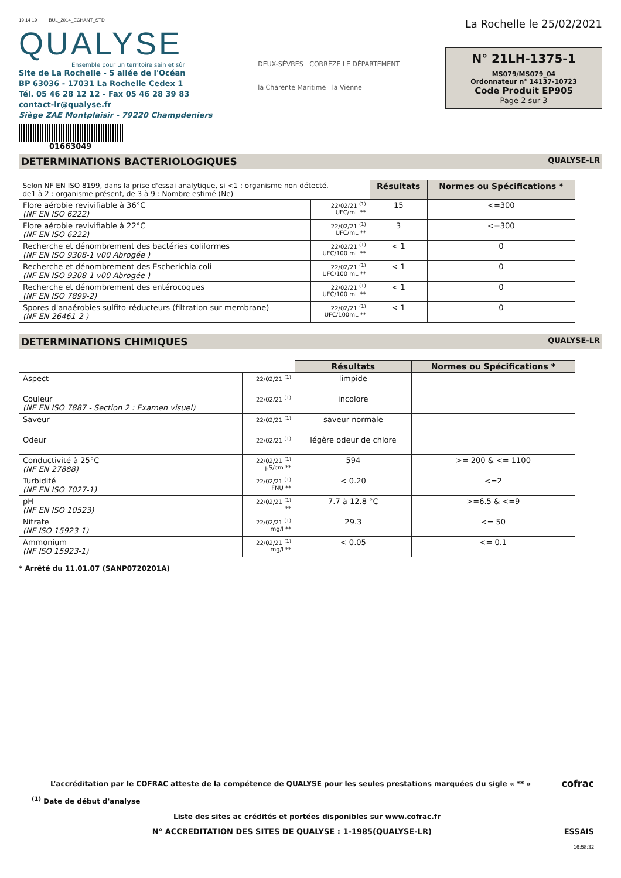19 14 19 BUL_2014_ECHANT_STD
QUALYSE
Ensemble pour un territoire sain et sûr
Site de La Rochelle - 5 allée de l'Océan
BP 63036 - 17031 La Rochelle Cedex 1
Tél. 05 46 28 12 12 - Fax 05 46 28 39 83
contact-lr@qualyse.fr
Siège ZAE Montplaisir - 79220 Champdeniers
01663049
DEUX-SÈVRES CORRÈZE LE DÉPARTEMENT
la Charente Maritime la Vienne
La Rochelle le 25/02/2021
N° 21LH-1375-1
MS079/MS079_04
Ordonnateur n° 14137-10723
Code Produit EP905
Page 2 sur 3
DETERMINATIONS BACTERIOLOGIQUES QUALYSE-LR
| Selon NF EN ISO 8199, dans la prise d'essai analytique, si <1 : organisme non détecté, de1 à 2 : organisme présent, de 3 à 9 : Nombre estimé (Ne) | | Résultats | Normes ou Spécifications * |
| Flore aérobie revivifiable à 36°C (NF EN ISO 6222) | 22/02/21 <sup>(1)</sup> UFC/mL ** | 15 | <=300 |
| Flore aérobie revivifiable à 22°C (NF EN ISO 6222) | 22/02/21 <sup>(1)</sup> UFC/mL ** | 3 | <=300 |
| Recherche et dénombrement des bactéries coliformes (NF EN ISO 9308-1 v00 Abrogée ) | 22/02/21 <sup>(1)</sup> UFC/100 mL ** | < 1 | 0 |
| Recherche et dénombrement des Escherichia coli (NF EN ISO 9308-1 v00 Abrogée ) | 22/02/21 <sup>(1)</sup> UFC/100 mL ** | < 1 | 0 |
| Recherche et dénombrement des entérocoques (NF EN ISO 7899-2) | 22/02/21 <sup>(1)</sup> UFC/100 mL ** | < 1 | 0 |
| Spores d'anaérobies sulfito-réducteurs (filtration sur membrane) (NF EN 26461-2 ) | 22/02/21 <sup>(1)</sup> UFC/100mL ** | < 1 | 0 |
DETERMINATIONS CHIMIQUES QUALYSE-LR
| | | Résultats | Normes ou Spécifications * |
| Aspect | 22/02/21 <sup>(1)</sup> | limpide | |
| Couleur (NF EN ISO 7887 - Section 2 : Examen visuel) | 22/02/21 <sup>(1)</sup> | incolore | |
| Saveur | 22/02/21 <sup>(1)</sup> | saveur normale | |
| Odeur | 22/02/21 <sup>(1)</sup> | légère odeur de chlore | |
| Conductivité à 25°C (NF EN 27888) | 22/02/21 <sup>(1)</sup> µS/cm ** | 594 | >= 200 & <= 1100 |
| Turbidité (NF EN ISO 7027-1) | 22/02/21 <sup>(1)</sup> FNU ** | < 0.20 | <=2 |
| pH (NF EN ISO 10523) | 22/02/21 <sup>(1)</sup> ** | 7.7 à 12.8 °C | >=6.5 & <=9 |
| Nitrate (NF ISO 15923-1) | 22/02/21 <sup>(1)</sup> mg/l ** | 29.3 | <= 50 |
| Ammonium (NF ISO 15923-1) | 22/02/21 <sup>(1)</sup> mg/l ** | < 0.05 | <= 0.1 |
* Arrêté du 11.01.07 (SANP0720201A)
L’accréditation par le COFRAC atteste de la compétence de QUALYSE pour les seules prestations marquées du sigle « ** » cofrac
<sup>(1)</sup> Date de début d'analyse
Liste des sites ac crédités et portées disponibles sur www.cofrac.fr
N° ACCREDITATION DES SITES DE QUALYSE : 1-1985(QUALYSE-LR) ESSAIS
16:58:32